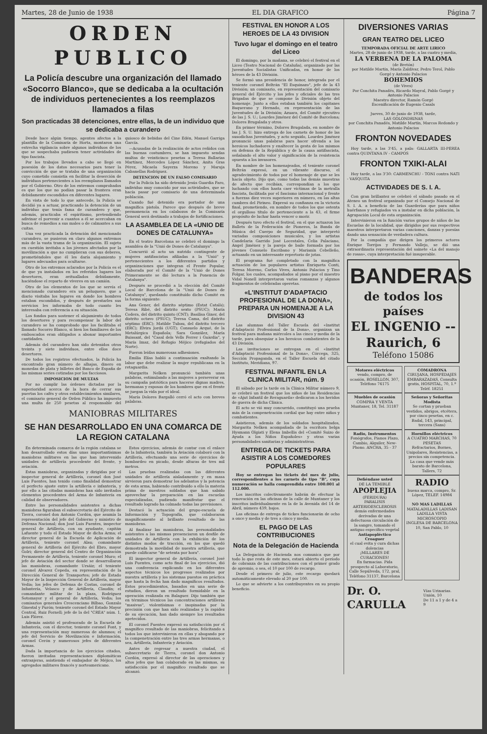Martes, 28 de Junio de 1938 EL DIA GRAFICO Página 7
ORDEN PUBLICO
La Policía descubre una organización del llamado «Socorro Blanco», que se dedicaba a la ocultación de individuos pertenecientes a los reemplazos llamados a filas
Son practicadas 38 detenciones, entre ellas, la de un individuo que se dedicaba a curandero
Desde hace algún tiempo, agentes afectos a la plantilla de la Comisaría de Horta, montaron una estrecha vigilancia sobre algunos individuos de los que se sospechaba pudiesen tener actividades de tipo fascista.
Por los trabajos llevados a cabo se llegó en posesión de los datos necesarios para tener la convicción de que se trataba de una organización cuyo cometido consistía en facilitar la deserción de individuos pertenecientes a los reemplazos llamados por el Gobierno. Otro de los extremos comprobados es que los que no podían pasar la frontera eran debidamente escondidos en diferentes lugares.
En vista de todo lo que antecede, la Policía se decidió ya a actuar, practicando la detención de un individuo que tenía fama de curandero y que, además, practicaba el espiritismo, pretendiendo adivinar el porvenir a cuantos a él se acercaban en busca de remedios a sus males o de calmantes a sus cuitas.
Una vez practicada la detención del mencionado curandero, se pusieron en claro algunos extremos más de la vasta trama de la organización. El sujeto en cuestión invitaba a los jóvenes afectados por la movilización a que no cumplieran con sus deberes, prometiéndoles que él les daría alojamiento y lugares adecuados para ocultarse.
Otro de los extremos aclarados por la Policía es el de que ya instalados en los referidos lugares los desertores, eran avituallados debidamente, haciéndose el reparto de víveres en un camión.
Otro de los elementos de los que se servía el mencionado curandero era un peluquero, que a diario visitaba los lugares en donde los hombres estaban escondidos, y después de prestarles sus servicios les informaba de todo cuanto les interesaba con referencia a su situación.
Los fondos para sostener el alojamiento de todos los desertores y para recompensar la labor del curandero se ha comprobado que los facilitaba el llamado Socorro Blanco, si bien los familiares de los emboscados eran obligados a abonar importantes cantidades.
Además del curandero han sido detenidos otros treinta y siete individuos, entre ellos doce desertores.
De todos los registros efectuados, la Policía ha encontrado gran número de alhajas, dinero en monedas de plata y billetes del Banco de España de las mismas series cotizadas por los facciosos.
IMPOSICION DE MULTAS
Por no cumplir las órdenes dictadas por la superioridad acerca de la hora de cerrar sus puertas los cafés y otros establecimientos similares, el comisario general de Orden Público ha impuesto una multa de 250 pesetas al responsable del quiosco de bebidas del Cine Edén, Manuel Garriga García.
—Acusadas de la realización de actos reñidos con las buenas costumbres, se han impuesto sendas multas de veinticinco pesetas a Teresa Ballarias Martínez, Mercedes López Sánchez, Anita Gras Pérez, Micaela Sayerza Moreno y Maruja Cabanellas Rodríguez.
DETENCION DE UN FALSO COMISARIO
Por la Policía ha sido detenido Jesús Guardia Faro, individuo muy conocido por sus actividades, que se hacía pasar por comisario de una determinada población.
Cuando fué detenido era portador de una magnífica pistola. Parece que después de breve permanencia en los calabozos de la Comisaría General será destinado a trabajos de fortificaciones.
LA ASAMBLEA DE LA «UNIO DE DONES DE CATALUNYA»
En el teatro Barcelona se celebró el domingo la asamblea de la "Unió de Dones de Catalunya".
Concurrió al acto un nutrido contingente de mujeres antifascistas afiliadas a la "Unió" y pertenecientes a los diferentes partidos y organizaciones que integran el Frente Popular, elaborada por el Comité de la "Unió de Dones Primeramente se dió lectura a la Ponencia de Catalunya".
Después se procedió a la elección del Comité Local de Barcelona de la "Unió de Dones de Catalunya", quedando constituído dicho Comité en la forma siguiente:
Ana Gener, del distrito séptimo (Estat Català); Teresa Ribé, del distrito sexto (PSUC); María Codera, del distrito quinto (CNT); Basilisa Giner, del distrito octavo (PSUC); Teresa Cama, del distrito séptimo (ERC); Matilde Tubau, del distrito tercero (ERC); Elvira Jordá (UGT); Consuelo Arqué, de la Metalúrgica Española; Sara González, María Buissant, del "Casal dels Vells Ferrer i Guàrdia", y María Imaz, del Refugio Méjico (refugiados del Norte).
Fueron leídas numerosas adhesiones.
Emilia Elías habló a continuación exaltando la labor que debe realizar la mujer republicana en la retaguardia.
Margarita Nelken pronunció también unas palabras, estimulando a las mujeres a perseverar en su campaña patriótica para hacerse dignas madres, hermanas y esposas de los hombres que en el frente se juegan la vida por el ideal.
María Dolores Bargalló cerró el acto con breves palabras.
MANIOBRAS MILITARES
SE HAN DESARROLLADO EN UNA COMARCA DE LA REGION CATALANA
En determinada comarca de la región catalana se han desarrollado estos días unas importantísimas maniobras militares en las que han intervenido unidades de artillería procedente del frente, y aviación.
Estas maniobras, organizadas y dirigidas por el inspector general de Artillería, coronel don José Luis Fuentes, han tenido como finalidad demostrar el perfecto ajuste entre la artillería e infantería, y por ello a las citadas maniobras han sido invitados elementos procedentes del Arma de Infantería en calidad de observadores.
Entre las personalidades asistentes a dichas maniobras figuraban el subsecretario del Ejército de Tierra, coronel don Antonio Cordón, que asumía la representación del jefe del Gobierno y ministro de Defensa Nacional; don José Luis Fuentes, inspector general de Artillería, con su ayudante, capitán Lafuente y todo el Estado Mayor de dicha Arma; el director general de la Escuela de Aplicación de Artillería, teniente coronel Alau; comandante general de Artillería del Ejército del Ebro, mayor Golri; director general del Centro de Organización Permanente de Artillería, teniente coronel Muro; el jefe de Aviación del sector donde se desarrollaron las maniobras, comandante Ursáiz; el teniente coronel Alvarez Cepeda, en representación de la Dirección General de Transportes; jefe de Estado Mayor de la Inspección General de Artillería, mayor Vedia; los jefes de Defensa de Costas, coronel de Infantería, Velasco y de Artillería, Claudín; el comandante militar de la plaza, Rodríguez Sotomayor y el general de Artillería, Vedia; los comisarios generales Crescenciano Bilbao, Gonzalo Ginestal y Purón; teniente coronel del Estado Mayor Central, Ruiz Fornell; jefe de la del "CREA" núm. 1, Luis Flórez.
Además asistió el profesorado de la Escuela de Infantería, con el director, teniente coronel Font, y una representación muy numerosa de alumnos; el jefe del Servicio de Movilización e Información, coronel Cerón y numerosos jefes de diferentes Armas.
Dada la importancia de los ejercicios citados, fueron invitadas representaciones diplomáticas extranjeras, asistiendo el embajador de Méjico, los agregados militares francés y norteamericano.
Estos ejercicios, además de contar con el enlace de la Infantería, también la Aviación colaboró con la Artillería, efectuando una serie de ejercicios de bombardeo en picado, desde alturas de tres mil metros.
Las pruebas realizadas con las diferentes unidades de artillería aisladamente y en masa sirvieron para demostrar los adelantos y la potencia de esta arma, habiendo contribuído a ello la materia prima de nuestros soldados que han sabido aprovechar la preparación en las escuelas especializadas, pudiendo manifestar que el resultado logrado ha colmado todas las previsiones.
Destacó la actuación del grupo-escuela de Información y Topografía, que colaboraron magníficamente al brillante resultado de las maniobras.
Al finalizar las maniobras, las personalidades asistentes a las mismas presenciaron un desfile de unidades de Artillería con la exhibición de los distintos modos de tracción, en los que quedó demostrada la movilidad de nuestra artillería, que puede calificarse "de setenta por hora".
El inspector general de Artillería, coronel José Luis Fuentes, como acto final de los ejercicios, dió una conferencia explicando en los diferentes aspectos técnicos los progresos realizados por nuestra artillería y los sistemas puestos en práctica que hasta la fecha han dado magníficos resultados. Estos procedimientos, basados en una serie de estudios, dieron un resultado formidable en la operación realizada en Balaguer. Dijo también que en términos técnicos las concentraciones artilleras "masivas", violentísimas e inopinadas por la precisión con que han sido realizadas y la rapidez de su ejecución, han dado siempre los resultados apetecidos.
El coronel Fuentes expresó su satisfacción por el magnífico resultado de las maniobras, felicitando a todos los que intervinieron en ellas y abogando por la compenetración entre las tres armas hermanas, o sea, Artillería, Infantería y Aviación.
Antes de regresar a nuestra ciudad, el subsecretario de Tierra, coronel don Antonio Cordón, expresó al director de las operaciones y altos jefes que han colaborado en las mismas, su satisfacción por el magnífico resultado que se alcanzó.
FESTIVAL EN HONOR A LOS HEROES DE LA 43 DIVISION
Tuvo lugar el domingo en el teatro del Liceo
El domingo, por la mañana, se celebró el festival en el Liceo (Teatro Nacional de Cataluña), organizado por las Juventudes Socialistas Unificadas, en honor de los héroes de la 43 División.
Se formó una presidencia de honor, integrada por el teniente coronel Beltrán "El Esquinazo", jefe de la 43 División; un comisario, en representación del comisario general del Ejército y los jefes y oficiales de las tres Brigadas de que se compone la División objeto del homenaje. Junto a ellos estaban también los capitanes Baquerano y Hernado, en representación de las Juventudes de la División; Azuara, del Comité ejecutivo de las J. S. U.; Lourdes Jiménez del Comité de Barcelona; Dolores Brugalada y otros.
En primer término, Dolores Brugalada, en nombre de las J. S. U. hizo entrega de los carnets de honor de las susodichas Juventudes, y acto seguido, Lourdes Jiménez pronunció unas palabras para hacer ofrenda a los heroicos luchadores y enaltecer la gesta de los mismos en defensa de la República y de la causa antifascista, señalando el alto valor y significación de la resistencia opuesta a los invasores.
En nombre de los homenajeados, el teniente coronel Beltrán expresó, en un vibrante discurso, el agradecimiento de todos por el homenaje de que se les hacía objeto. Dijo que, como todas las demás muestras de afecto que recibían, correspondían a los que luchando con ellos hasta caer víctimas de la metralla fascista, facilitada por el fascismo internacional y frente a fuerzas diez veces superiores en número, en las altas cumbres del Pirineo. Expresó su confianza en la victoria final, prometiendo, en nombre de todos los que ostenta el orgulloso título de perteneciente a la 43, el firme propósito de luchar hasta vencer o morir.
Después tuvo efecto el festival, en el que actuaron los Ballets de la Federación de Pioneros, la Banda de Música del Cuerpo de Seguridad, que interpretó variadas composiciones musicales, y los artistas Candelaria Garrido José Locestales, Celia Palaciano, Angel Jiménez y la pareja de baile formada por los jóvenes Consuelo Escribano y Marianín Cebelleño, actuando en un interesante repertorio de jotas.
El programa fué completado con la magnífica actuación de los populares artistas Enriqueta Conti, Teresa Moreno, Carlos Vives, Antonio Palacios y Tino Folgar, los cuales, acompañados al piano por el maestro Vidal Nonell interpretaron varias romanzas y algunos fragmentos de celebradas operetas.
«L'INSTITUT D'ADAPTACIO PROFESIONAL DE LA DONA», PREPARA UN HOMENAJE A LA DIVISION 43
Las alumnas del Taller Escuela del «Institut d'Adaptació Professional de la Dona», organizan un festival para mañana miércoles a las cinco y media de la tarde, para obsequiar a los heroicos combatientes de la 43 División.
Las invitaciones se entregan en el «Institut d'Adaptació Professional de la Dona», Córcega, 325, Sección Propaganda, en el Taller Escuela del citado Instituto, Meridiana, 97.
FESTIVAL INFANTIL EN LA CLINICA MILITAR, núm. 9
El sábado por la tarde en la Clínica Militar número 9, se celebró un festival que los niños de las Residencias de «Ajut Infantil de Reraguarda» dedicaron a los heridos de guerra de dicha Clínica.
El acto se vió muy concurrido, constituyó una prueba más de la compenetración cordial que hay entre niños y combatientes.
Asistieron, además de los soldados hospitalizados, Margarita Nelken acompañada de la escritora belga Hysmann Olgiati y Elena Imbellis del «Comité Suizo de Ayuda a los Niños Españoles» y otras varias personalidades sanitarias y administrativas.
ENTREGA DE TICKETS PARA ASISTIR A LOS COMEDORES POPULARES
Hoy se entregan los tickets del mes de julio, correspondientes a los carnets de tipo "B", cuya numeración se halla comprendida entre 100.001 al 112.000.
Los inscritos colectivamente habrán de efectuar la renovación en las oficinas de la calle de Muntaner y los inscritos individualmente en la de la Avenida del 14 de Abril, número 439, bajos.
Las oficinas de entrega de tickes funcionarán de ocho a once y media y de tres a cinco y media.
EL PAGO DE LAS CONTRIBUCIONES
Nota de la Delegación de Hacienda
La Delegación de Hacienda nos comunica que por todo lo que resta de este mes, estará abierto el período de cobranza de las contribuciones con el primer grado de apremio, o sea, el 10 por 100 de recargo.
Desde el primero de julio, este recargo quedará automáticamente elevado al 20 por 100.
Lo que se advierte a los contribuyentes en su propio beneficio.
DIVERSIONES VARIAS
GRAN TEATRO DEL LICEO
TEMPORADA OFICIAL DE ARTE LIRICO
Martes, 28 de junio de 1938, tarde, a las cuatro y media,
LA VERBENA DE LA PALOMA
(de Bretón)
por Matilde Martín, María Zaldívar, Pedro Terol, Pablo Gorgé y Antonio Palacios
BOHEMIOS
(de Vives)
Por Conchita Panadés, Ricardo Mayral, Pablo Gorgé y Antonio Palacios
Maestro director, Ramón Gorgé
Escenificación de Eugenio Casals
Jueves, 30 de junio de 1938, tarde,
LAS GOLONDRINAS
por Conchita Panadés, Matilde Martín, Marcos Redondo y Antonio Palacios
FRONTON NOVEDADES
Hoy tarde, a las 3'45, a pala: GALLARTA III-PEREA contra QUINTANA IV - CAMPOS
FRONTON TXIKI-ALAI
Hoy tarde, a las 3'30: CARMENCHU - TONI contra NATI - VASQUITA
ACTIVIDADES DE S. I. A.
Con gran brillantez se celebró el sábado pasado en el Ateneo un festival organizado por el Consejo Nacional de S. I. A. a beneficio de las Guarderías que para niños huérfanos y refugiados va a instalar en dicha población, la Agrupación Local de esta organización.
Intervinieron en la función varios grupos de niños de las Escuelas de la localidad, que dirigidos por sus respectivos maestros interpretaron varias canciones, danzas y poesías dando una sensación de verdadera cultura.
Por la compañía que dirigen los primeros actores Enrique Torrijos y Fernando Vallejo, se dió una extraordinaria representación del sainete «La del manojo de rosas», cuya interpretación fué insuperable.
BANDERAS
de todos los países
EL INGENIO -- Raurich, 6
Teléfono 15086
Motores eléctricos
vendo, compro, de ocasión, ROSELLON, 307, Teléfono 74175
COMADRONA
CIRUJANA, HOSPEDAJES EMBARAZADAS, Consulta gratis, HOSPITAL, 70, 1.º Teléf. 18251
Muebles de ocasión
COMPRA Y VENTA
Muntaner, 18, Tel. 31187
Señoras y Señoritas Modista
Se cortan y prueban vestidos, abrigos, etcétera, por cinco pesetas, en c. Badal, 143, principal, tercera (Sans)
Radio, Instrumentos
Fonógrafos, Pianos Plazo, Cambio, Alquiler, New-Phono. ANCHA, 35 - 37
Hornillos eléctricos
A CUATRO MARCHAS, 70 PESETAS
Refractarios, Bornes, Unipolares, Resistencias, a precios sin competencia. La casa que vende más barato de Barcelona, Tallers, 72
Defiéndase usted
DE LA TEMIBLE
APOPLEJIA
(FERIDURA)
PARALISIS ARTERIOESCLEROSIS
demás enfermedades derivadas de una defectuosa circulación de la sangre, tomando el antiguo específico vegetal
Antiapopléctico Croaguer
el cual evita y cura dichas dolencias
¡MILLARES DE CURACIONES!
En farmacias. Pida prospecto al Laboratorio, Calle Sepúlveda, 172, pral, Teléfono 31137, Barcelona
RADIO
buena marca, compro, Sr. López, TELEF. 14984
NO MAS LADILLAS
MATALADILLAS LADISAN
LADILLA VISTA MICROSCOPIO
INGLESA DE BARCELONA
10, San Pablo, 10
Dr. O. CARULLA Vías Urinarias. Unión, 10
De 11 a 1 y de 4 a 9